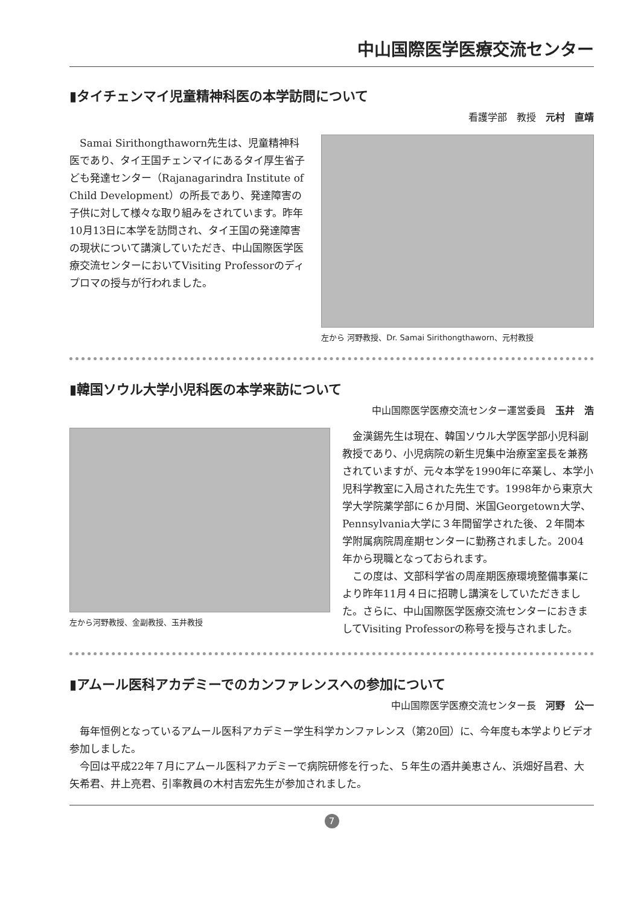中山国際医学医療交流センター
▮タイチェンマイ児童精神科医の本学訪問について
看護学部　教授　元村　直靖
　Samai Sirithongthaworn先生は、児童精神科医であり、タイ王国チェンマイにあるタイ厚生省子ども発達センター（Rajanagarindra Institute of Child Development）の所長であり、発達障害の子供に対して様々な取り組みをされています。昨年10月13日に本学を訪問され、タイ王国の発達障害の現状について講演していただき、中山国際医学医療交流センターにおいてVisiting Professorのディプロマの授与が行われました。
左から 河野教授、Dr. Samai Sirithongthaworn、元村教授
▮韓国ソウル大学小児科医の本学来訪について
中山国際医学医療交流センター運営委員　玉井　浩
左から河野教授、金副教授、玉井教授
　金漢錫先生は現在、韓国ソウル大学医学部小児科副教授であり、小児病院の新生児集中治療室室長を兼務されていますが、元々本学を1990年に卒業し、本学小児科学教室に入局された先生です。1998年から東京大学大学院薬学部に６か月間、米国Georgetown大学、Pennsylvania大学に３年間留学された後、２年間本学附属病院周産期センターに勤務されました。2004年から現職となっておられます。
　この度は、文部科学省の周産期医療環境整備事業により昨年11月４日に招聘し講演をしていただきました。さらに、中山国際医学医療交流センターにおきましてVisiting Professorの称号を授与されました。
▮アムール医科アカデミーでのカンファレンスへの参加について
中山国際医学医療交流センター長　河野　公一
　毎年恒例となっているアムール医科アカデミー学生科学カンファレンス（第20回）に、今年度も本学よりビデオ参加しました。
　今回は平成22年７月にアムール医科アカデミーで病院研修を行った、５年生の酒井美恵さん、浜畑好昌君、大矢希君、井上亮君、引率教員の木村吉宏先生が参加されました。
7